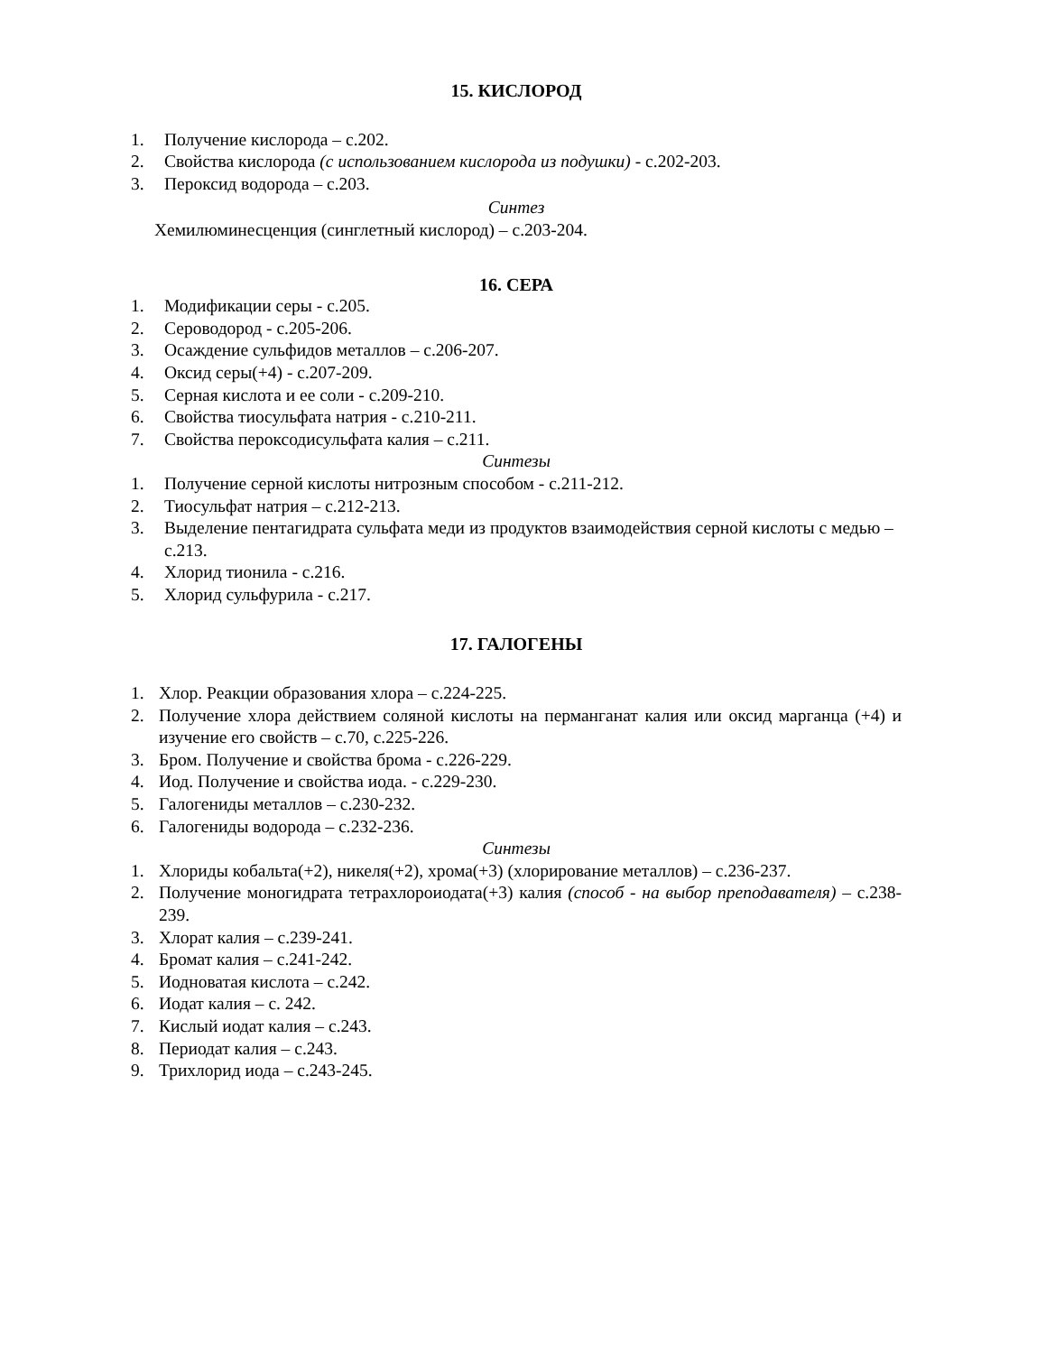15. КИСЛОРОД
1. Получение кислорода – с.202.
2. Свойства кислорода (с использованием кислорода из подушки) - с.202-203.
3. Пероксид водорода – с.203.
Синтез
Хемилюминесценция (синглетный кислород) – с.203-204.
16. СЕРА
1. Модификации серы - с.205.
2. Сероводород - с.205-206.
3. Осаждение сульфидов металлов – с.206-207.
4. Оксид серы(+4) - с.207-209.
5. Серная кислота и ее соли - с.209-210.
6. Свойства тиосульфата натрия - с.210-211.
7. Свойства пероксодисульфата калия – с.211.
Синтезы
1. Получение серной кислоты нитрозным способом - с.211-212.
2. Тиосульфат натрия – с.212-213.
3. Выделение пентагидрата сульфата меди из продуктов взаимодействия серной кислоты с медью – с.213.
4. Хлорид тионила - с.216.
5. Хлорид сульфурила - с.217.
17. ГАЛОГЕНЫ
1. Хлор. Реакции образования хлора – с.224-225.
2. Получение хлора действием соляной кислоты на перманганат калия или оксид марганца (+4) и изучение его свойств – с.70, с.225-226.
3. Бром. Получение и свойства брома - с.226-229.
4. Иод. Получение и свойства иода. - с.229-230.
5. Галогениды металлов – с.230-232.
6. Галогениды водорода – с.232-236.
Синтезы
1. Хлориды кобальта(+2), никеля(+2), хрома(+3) (хлорирование металлов) – с.236-237.
2. Получение моногидрата тетрахлороиодата(+3) калия (способ - на выбор преподавателя) – с.238-239.
3. Хлорат калия – с.239-241.
4. Бромат калия – с.241-242.
5. Иодноватая кислота – с.242.
6. Иодат калия – с. 242.
7. Кислый иодат калия – с.243.
8. Периодат калия – с.243.
9. Трихлорид иода – с.243-245.